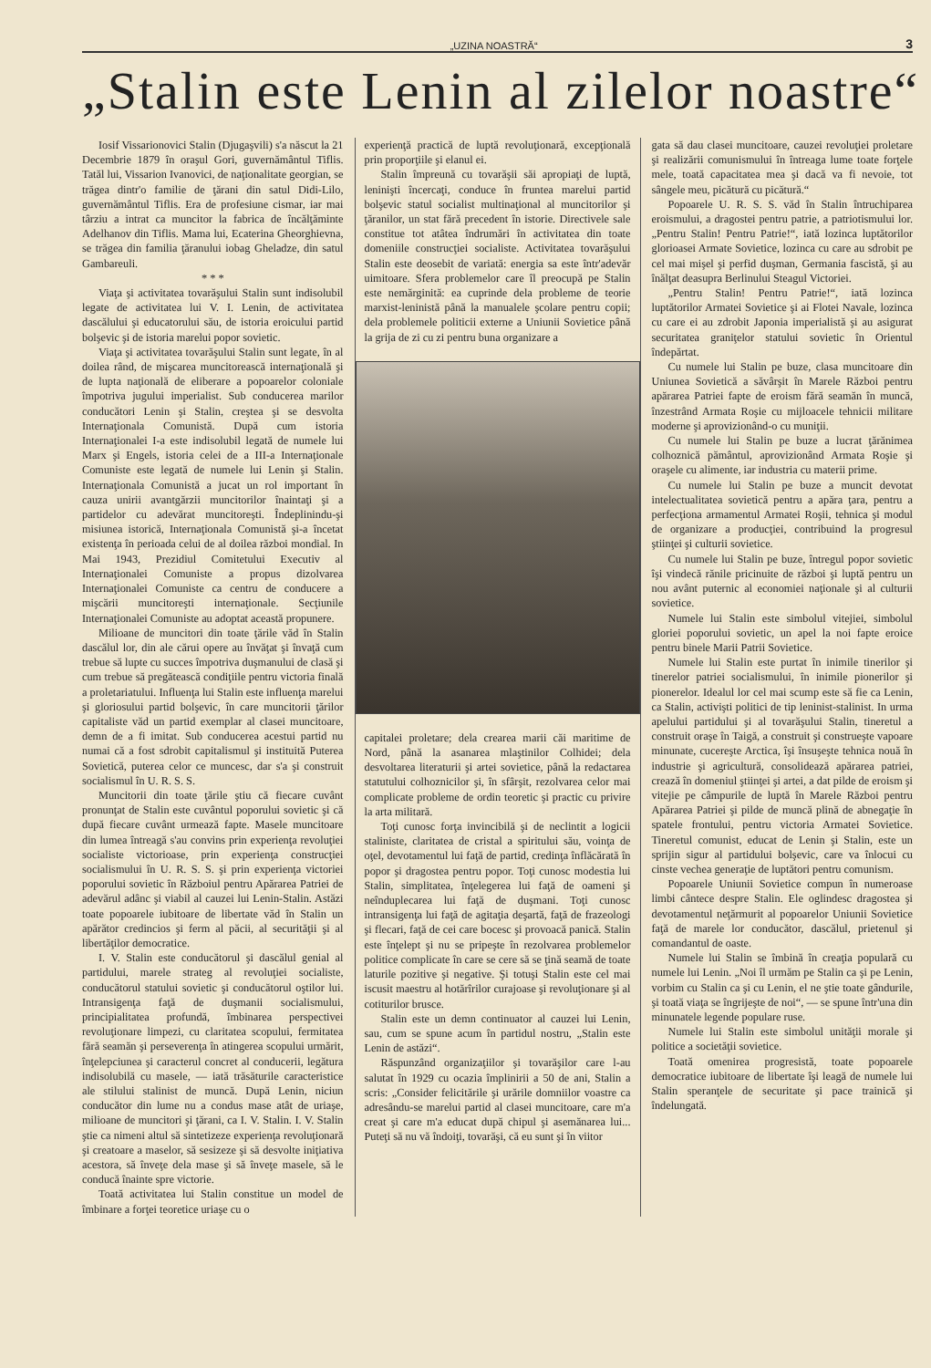„UZINA NOASTRĂ“3
„Stalin este Lenin al zilelor noastre“
Iosif Vissarionovici Stalin (Djugaşvili) s'a născut la 21 Decembrie 1879 în oraşul Gori, guvernământul Tiflis. Tatăl lui, Vissarion Ivanovici, de naţionalitate georgian, se trăgea dintr'o familie de ţărani din satul Didi-Lilo, guvernământul Tiflis. Era de profesiune cismar, iar mai târziu a intrat ca muncitor la fabrica de încălţăminte Adelhanov din Tiflis. Mama lui, Ecaterina Gheorghievna, se trăgea din familia ţăranului iobag Gheladze, din satul Gambareuli.
* * *
Viaţa şi activitatea tovarăşului Stalin sunt indisolubil legate de activitatea lui V. I. Lenin, de activitatea dascălului şi educatorului său, de istoria eroicului partid bolşevic şi de istoria marelui popor sovietic.
Viaţa şi activitatea tovarăşului Stalin sunt legate, în al doilea rând, de mişcarea muncitorească internaţională şi de lupta naţională de eliberare a popoarelor coloniale împotriva jugului imperialist. Sub conducerea marilor conducători Lenin şi Stalin, creştea şi se desvolta Internaţionala Comunistă. După cum istoria Internaţionalei I-a este indisolubil legată de numele lui Marx şi Engels, istoria celei de a III-a Internaţionale Comuniste este legată de numele lui Lenin şi Stalin. Internaţionala Comunistă a jucat un rol important în cauza unirii avantgărzii muncitorilor înaintaţi şi a partidelor cu adevărat muncitoreşti. Îndeplinindu-şi misiunea istorică, Internaţionala Comunistă şi-a încetat existenţa în perioada celui de al doilea război mondial. In Mai 1943, Prezidiul Comitetului Executiv al Internaţionalei Comuniste a propus dizolvarea Internaţionalei Comuniste ca centru de conducere a mişcării muncitoreşti internaţionale. Secţiunile Internaţionalei Comuniste au adoptat această propunere.
Milioane de muncitori din toate ţările văd în Stalin dascălul lor, din ale cărui opere au învăţat şi învaţă cum trebue să lupte cu succes împotriva duşmanului de clasă şi cum trebue să pregătească condiţiile pentru victoria finală a proletariatului. Influenţa lui Stalin este influenţa marelui şi gloriosului partid bolşevic, în care muncitorii ţărilor capitaliste văd un partid exemplar al clasei muncitoare, demn de a fi imitat. Sub conducerea acestui partid nu numai că a fost sdrobit capitalismul şi instituită Puterea Sovietică, puterea celor ce muncesc, dar s'a şi construit socialismul în U. R. S. S.
Muncitorii din toate ţările ştiu că fiecare cuvânt pronunţat de Stalin este cuvântul poporului sovietic şi că după fiecare cuvânt urmează fapte. Masele muncitoare din lumea întreagă s'au convins prin experienţa revoluţiei socialiste victorioase, prin experienţa construcţiei socialismului în U. R. S. S. şi prin experienţa victoriei poporului sovietic în Războiul pentru Apărarea Patriei de adevărul adânc şi viabil al cauzei lui Lenin-Stalin. Astăzi toate popoarele iubitoare de libertate văd în Stalin un apărător credincios şi ferm al păcii, al securităţii şi al libertăţilor democratice.
I. V. Stalin este conducătorul şi dascălul genial al partidului, marele strateg al revoluţiei socialiste, conducătorul statului sovietic şi conducătorul oştilor lui. Intransigenţa faţă de duşmanii socialismului, principialitatea profundă, îmbinarea perspectivei revoluţionare limpezi, cu claritatea scopului, fermitatea fără seamăn şi perseverenţa în atingerea scopului urmărit, înţelepciunea şi caracterul concret al conducerii, legătura indisolubilă cu masele, — iată trăsăturile caracteristice ale stilului stalinist de muncă. După Lenin, niciun conducător din lume nu a condus mase atât de uriaşe, milioane de muncitori şi ţărani, ca I. V. Stalin. I. V. Stalin ştie ca nimeni altul să sintetizeze experienţa revoluţionară şi creatoare a maselor, să sesizeze şi să desvolte iniţiativa acestora, să înveţe dela mase şi să înveţe masele, să le conducă înainte spre victorie.
Toată activitatea lui Stalin constitue un model de îmbinare a forţei teoretice uriaşe cu o
experienţă practică de luptă revoluţionară, excepţională prin proporţiile şi elanul ei.
Stalin împreună cu tovarăşii săi apropiaţi de luptă, leninişti încercaţi, conduce în fruntea marelui partid bolşevic statul socialist multinaţional al muncitorilor şi ţăranilor, un stat fără precedent în istorie. Directivele sale constitue tot atâtea îndrumări în activitatea din toate domeniile construcţiei socialiste. Activitatea tovarăşului Stalin este deosebit de variată: energia sa este într'adevăr uimitoare. Sfera problemelor care îl preocupă pe Stalin este nemărginită: ea cuprinde dela probleme de teorie marxist-leninistă până la manualele şcolare pentru copii; dela problemele politicii externe a Uniunii Sovietice până la grija de zi cu zi pentru buna organizare a
capitalei proletare; dela crearea marii căi maritime de Nord, până la asanarea mlaştinilor Colhidei; dela desvoltarea literaturii şi artei sovietice, până la redactarea statutului colhoznicilor şi, în sfârşit, rezolvarea celor mai complicate probleme de ordin teoretic şi practic cu privire la arta militară.
Toţi cunosc forţa invincibilă şi de neclintit a logicii staliniste, claritatea de cristal a spiritului său, voinţa de oţel, devotamentul lui faţă de partid, credinţa înflăcărată în popor şi dragostea pentru popor. Toţi cunosc modestia lui Stalin, simplitatea, înţelegerea lui faţă de oameni şi neînduplecarea lui faţă de duşmani. Toţi cunosc intransigenţa lui faţă de agitaţia deşartă, faţă de frazeologi şi flecari, faţă de cei care bocesc şi provoacă panică. Stalin este înţelept şi nu se pripeşte în rezolvarea problemelor politice complicate în care se cere să se ţină seamă de toate laturile pozitive şi negative. Şi totuşi Stalin este cel mai iscusit maestru al hotărîrilor curajoase şi revoluţionare şi al cotiturilor brusce.
Stalin este un demn continuator al cauzei lui Lenin, sau, cum se spune acum în partidul nostru, „Stalin este Lenin de astăzi“.
Răspunzând organizaţiilor şi tovarăşilor care l-au salutat în 1929 cu ocazia împlinirii a 50 de ani, Stalin a scris: „Consider felicitările şi urările domniilor voastre ca adresându-se marelui partid al clasei muncitoare, care m'a creat şi care m'a educat după chipul şi asemănarea lui... Puteţi să nu vă îndoiţi, tovarăşi, că eu sunt şi în viitor
gata să dau clasei muncitoare, cauzei revoluţiei proletare şi realizării comunismului în întreaga lume toate forţele mele, toată capacitatea mea şi dacă va fi nevoie, tot sângele meu, picătură cu picătură.“
Popoarele U. R. S. S. văd în Stalin întruchiparea eroismului, a dragostei pentru patrie, a patriotismului lor. „Pentru Stalin! Pentru Patrie!“, iată lozinca luptătorilor glorioasei Armate Sovietice, lozinca cu care au sdrobit pe cel mai mişel şi perfid duşman, Germania fascistă, şi au înălţat deasupra Berlinului Steagul Victoriei.
„Pentru Stalin! Pentru Patrie!“, iată lozinca luptătorilor Armatei Sovietice şi ai Flotei Navale, lozinca cu care ei au zdrobit Japonia imperialistă şi au asigurat securitatea graniţelor statului sovietic în Orientul îndepărtat.
Cu numele lui Stalin pe buze, clasa muncitoare din Uniunea Sovietică a săvârşit în Marele Război pentru apărarea Patriei fapte de eroism fără seamăn în muncă, înzestrând Armata Roşie cu mijloacele tehnicii militare moderne şi aprovizionând-o cu muniţii.
Cu numele lui Stalin pe buze a lucrat ţărănimea colhoznică pământul, aprovizionând Armata Roşie şi oraşele cu alimente, iar industria cu materii prime.
Cu numele lui Stalin pe buze a muncit devotat intelectualitatea sovietică pentru a apăra ţara, pentru a perfecţiona armamentul Armatei Roşii, tehnica şi modul de organizare a producţiei, contribuind la progresul ştiinţei şi culturii sovietice.
Cu numele lui Stalin pe buze, întregul popor sovietic îşi vindecă rănile pricinuite de război şi luptă pentru un nou avânt puternic al economiei naţionale şi al culturii sovietice.
Numele lui Stalin este simbolul vitejiei, simbolul gloriei poporului sovietic, un apel la noi fapte eroice pentru binele Marii Patrii Sovietice.
Numele lui Stalin este purtat în inimile tinerilor şi tinerelor patriei socialismului, în inimile pionerilor şi pionerelor. Idealul lor cel mai scump este să fie ca Lenin, ca Stalin, activişti politici de tip leninist-stalinist. In urma apelului partidului şi al tovarăşului Stalin, tineretul a construit oraşe în Taigă, a construit şi construeşte vapoare minunate, cucereşte Arctica, îşi însuşeşte tehnica nouă în industrie şi agricultură, consolidează apărarea patriei, crează în domeniul ştiinţei şi artei, a dat pilde de eroism şi vitejie pe câmpurile de luptă în Marele Război pentru Apărarea Patriei şi pilde de muncă plină de abnegaţie în spatele frontului, pentru victoria Armatei Sovietice. Tineretul comunist, educat de Lenin şi Stalin, este un sprijin sigur al partidului bolşevic, care va înlocui cu cinste vechea generaţie de luptători pentru comunism.
Popoarele Uniunii Sovietice compun în numeroase limbi cântece despre Stalin. Ele oglindesc dragostea şi devotamentul neţărmurit al popoarelor Uniunii Sovietice faţă de marele lor conducător, dascălul, prietenul şi comandantul de oaste.
Numele lui Stalin se îmbină în creaţia populară cu numele lui Lenin. „Noi îl urmăm pe Stalin ca şi pe Lenin, vorbim cu Stalin ca şi cu Lenin, el ne ştie toate gândurile, şi toată viaţa se îngrijeşte de noi“, — se spune într'una din minunatele legende populare ruse.
Numele lui Stalin este simbolul unităţii morale şi politice a societăţii sovietice.
Toată omenirea progresistă, toate popoarele democratice iubitoare de libertate îşi leagă de numele lui Stalin speranţele de securitate şi pace trainică şi îndelungată.